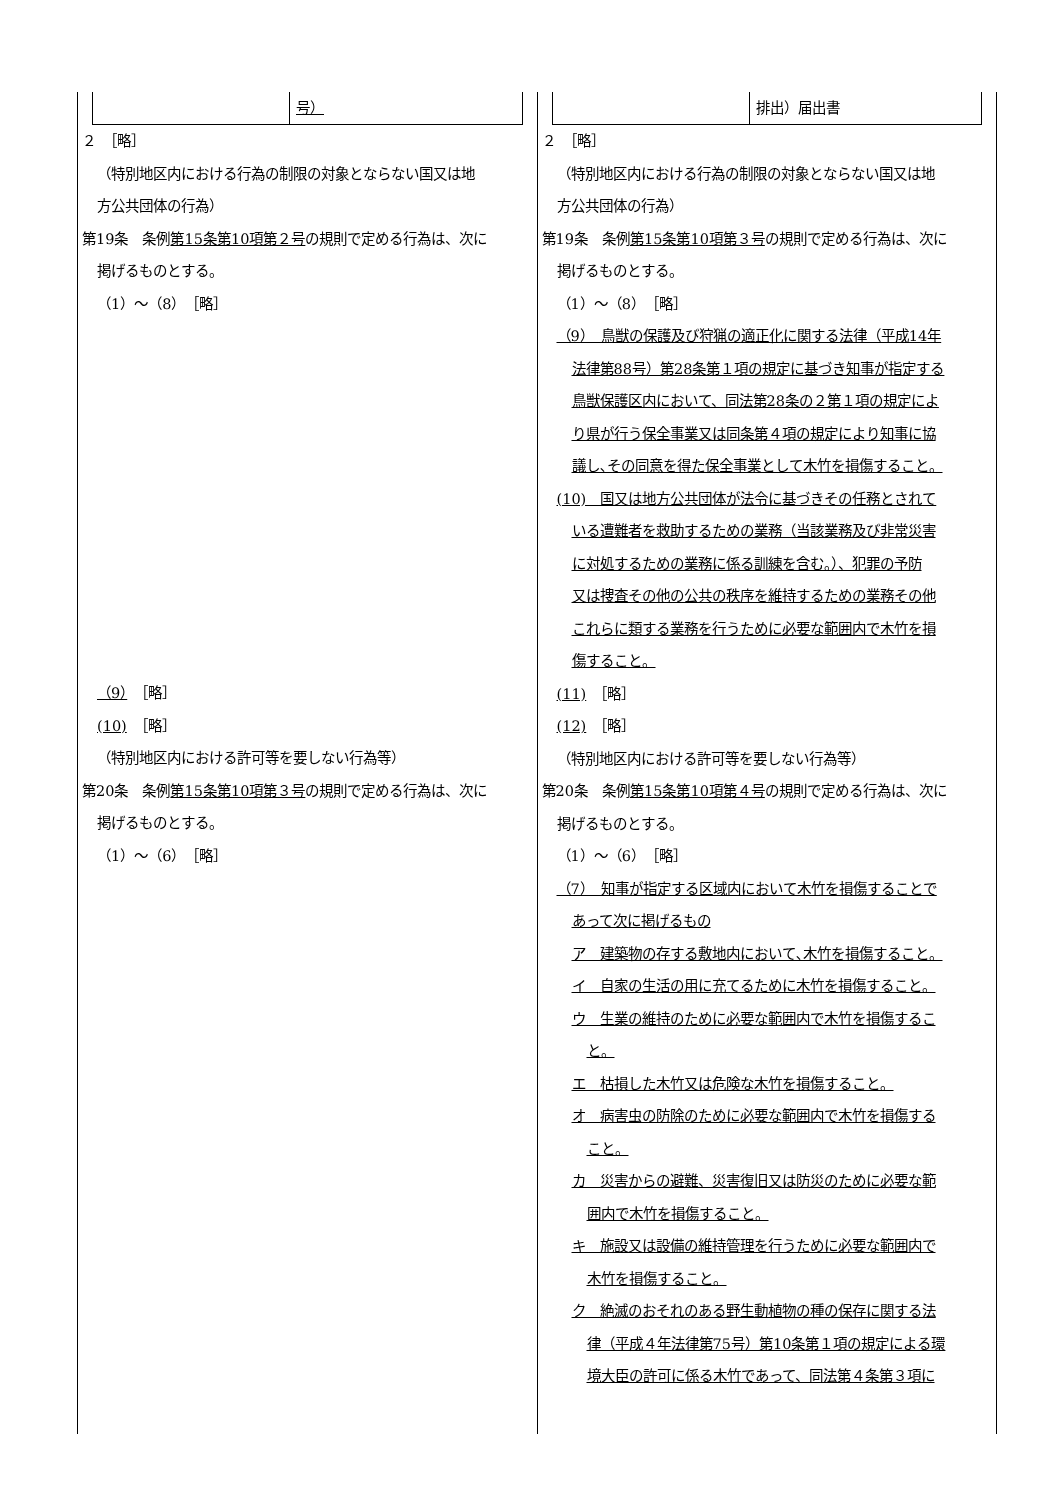| 号） ２ ［略］ （特別地区内における行為の制限の対象とならない国又は地 方公共団体の行為） 第19条 条例 第15条第10項第２号 の規則で定める行為は、次に 掲げるものとする。 （1）～（8） ［略］ （9） ［略］ (10) ［略］ （特別地区内における許可等を要しない行為等） 第20条 条例 第15条第10項第３号 の規則で定める行為は、次に 掲げるものとする。 （1）～（6） ［略］ | 排出）届出書 ２ ［略］ （特別地区内における行為の制限の対象とならない国又は地 方公共団体の行為） 第19条 条例 第15条第10項第３号 の規則で定める行為は、次に 掲げるものとする。 （1）～（8） ［略］ （9） 鳥獣の保護及び狩猟の適正化に関する法律（平成14年 法律第88号）第28条第１項の規定に基づき知事が指定する 鳥獣保護区内において、同法第28条の２第１項の規定によ り県が行う保全事業又は同条第４項の規定により知事に協 議し､その同意を得た保全事業として木竹を損傷すること。 (10) 国又は地方公共団体が法令に基づきその任務とされて いる遭難者を救助するための業務（当該業務及び非常災害 に対処するための業務に係る訓練を含む。）、犯罪の予防 又は捜査その他の公共の秩序を維持するための業務その他 これらに類する業務を行うために必要な範囲内で木竹を損 傷すること。 (11) ［略］ (12) ［略］ （特別地区内における許可等を要しない行為等） 第20条 条例 第15条第10項第４号 の規則で定める行為は、次に 掲げるものとする。 （1）～（6） ［略］ （7） 知事が指定する区域内において木竹を損傷することで あって次に掲げるもの ア 建築物の存する敷地内において､木竹を損傷すること。 イ 自家の生活の用に充てるために木竹を損傷すること。 ウ 生業の維持のために必要な範囲内で木竹を損傷するこ と。 エ 枯損した木竹又は危険な木竹を損傷すること。 オ 病害虫の防除のために必要な範囲内で木竹を損傷する こと。 カ 災害からの避難、災害復旧又は防災のために必要な範 囲内で木竹を損傷すること。 キ 施設又は設備の維持管理を行うために必要な範囲内で 木竹を損傷すること。 ク 絶滅のおそれのある野生動植物の種の保存に関する法 律（平成４年法律第75号）第10条第１項の規定による環 境大臣の許可に係る木竹であって、同法第４条第３項に |